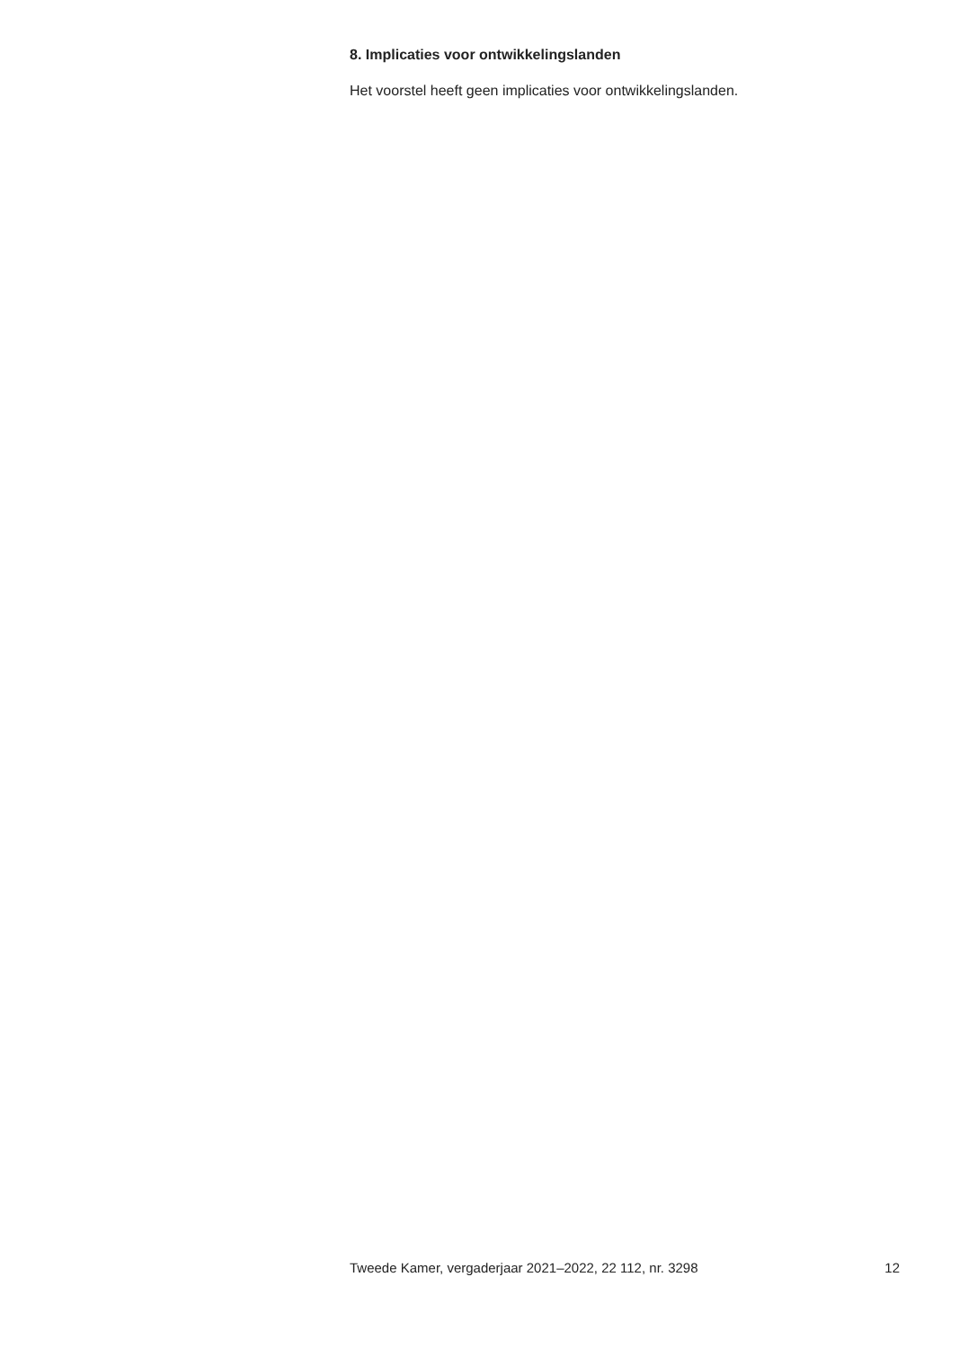8. Implicaties voor ontwikkelingslanden
Het voorstel heeft geen implicaties voor ontwikkelingslanden.
Tweede Kamer, vergaderjaar 2021–2022, 22 112, nr. 3298 12